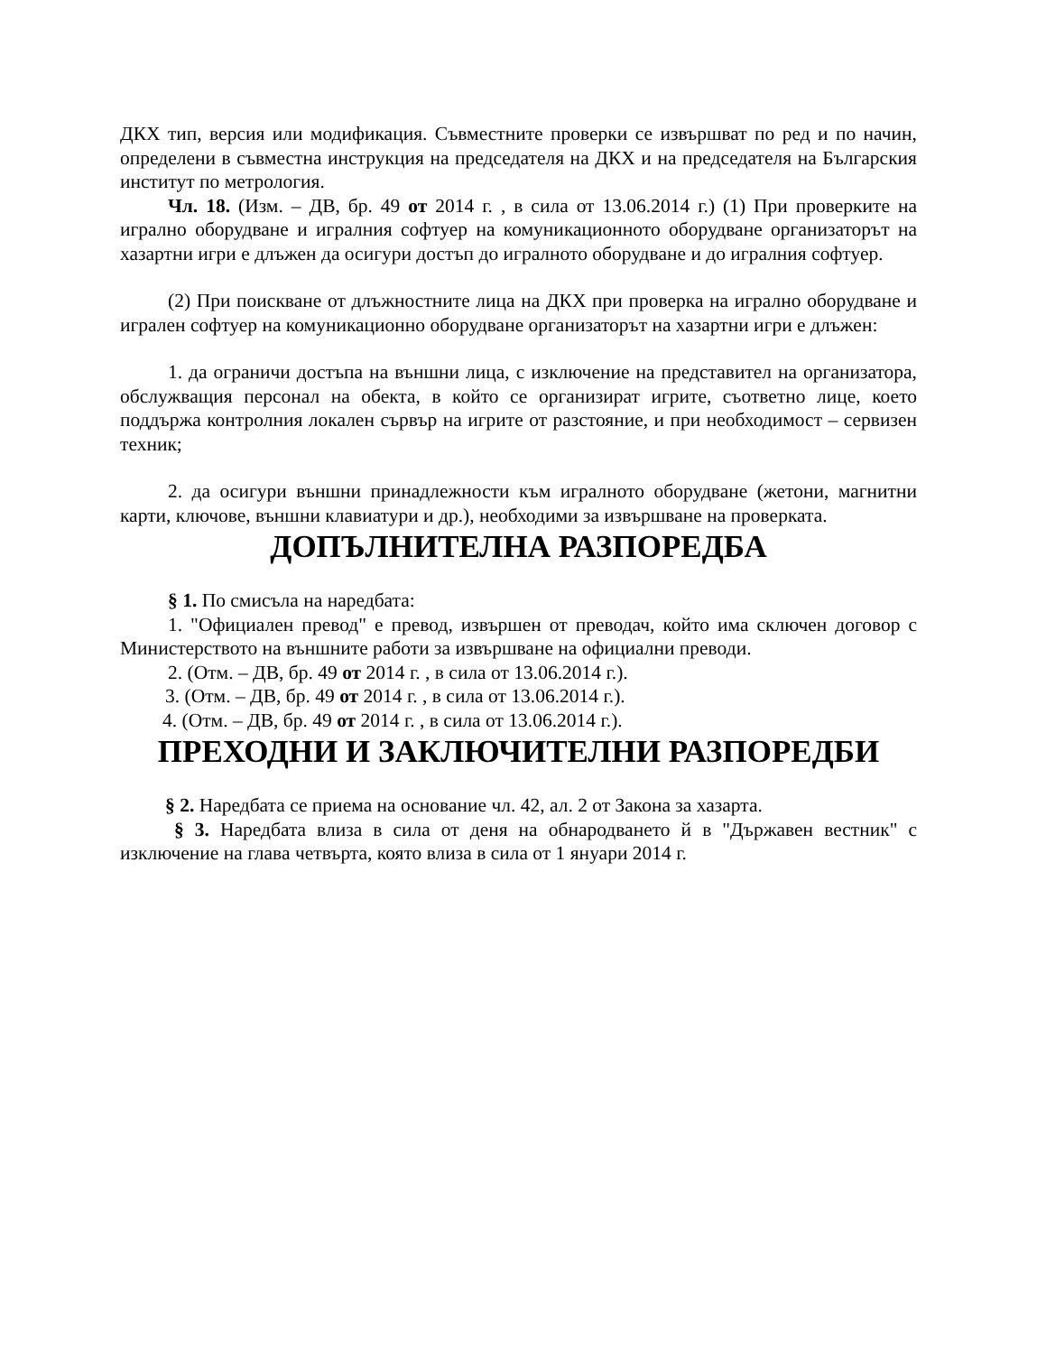ДКХ тип, версия или модификация. Съвместните проверки се извършват по ред и по начин, определени в съвместна инструкция на председателя на ДКХ и на председателя на Българския институт по метрология.
Чл. 18. (Изм. – ДВ, бр. 49 от 2014 г. , в сила от 13.06.2014 г.) (1) При проверките на игрално оборудване и игралния софтуер на комуникационното оборудване организаторът на хазартни игри е длъжен да осигури достъп до игралното оборудване и до игралния софтуер.
(2) При поискване от длъжностните лица на ДКХ при проверка на игрално оборудване и игрален софтуер на комуникационно оборудване организаторът на хазартни игри е длъжен:
1. да ограничи достъпа на външни лица, с изключение на представител на организатора, обслужващия персонал на обекта, в който се организират игрите, съответно лице, което поддържа контролния локален сървър на игрите от разстояние, и при необходимост – сервизен техник;
2. да осигури външни принадлежности към игралното оборудване (жетони, магнитни карти, ключове, външни клавиатури и др.), необходими за извършване на проверката.
ДОПЪЛНИТЕЛНА РАЗПОРЕДБА
§ 1. По смисъла на наредбата:
1. "Официален превод" е превод, извършен от преводач, който има сключен договор с Министерството на външните работи за извършване на официални преводи.
2. (Отм. – ДВ, бр. 49 от 2014 г. , в сила от 13.06.2014 г.).
3. (Отм. – ДВ, бр. 49 от 2014 г. , в сила от 13.06.2014 г.).
4. (Отм. – ДВ, бр. 49 от 2014 г. , в сила от 13.06.2014 г.).
ПРЕХОДНИ И ЗАКЛЮЧИТЕЛНИ РАЗПОРЕДБИ
§ 2. Наредбата се приема на основание чл. 42, ал. 2 от Закона за хазарта.
§ 3. Наредбата влиза в сила от деня на обнародването й в "Държавен вестник" с изключение на глава четвърта, която влиза в сила от 1 януари 2014 г.